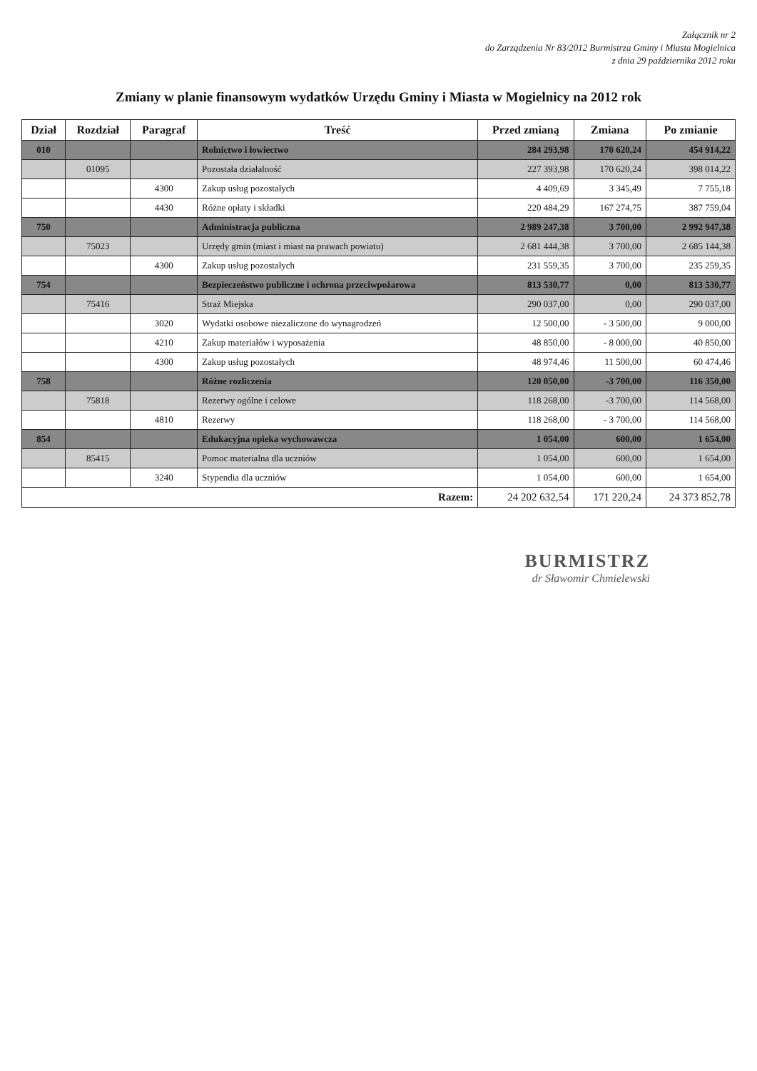Załącznik nr 2
do Zarządzenia Nr 83/2012 Burmistrza Gminy i Miasta Mogielnica
z dnia 29 października 2012 roku
Zmiany w planie finansowym wydatków Urzędu Gminy i Miasta w Mogielnicy na 2012 rok
| Dział | Rozdział | Paragraf | Treść | Przed zmianą | Zmiana | Po zmianie |
| --- | --- | --- | --- | --- | --- | --- |
| 010 | | | Rolnictwo i łowiectwo | 284 293,98 | 170 620,24 | 454 914,22 |
| | 01095 | | Pozostała działalność | 227 393,98 | 170 620,24 | 398 014,22 |
| | | 4300 | Zakup usług pozostałych | 4 409,69 | 3 345,49 | 7 755,18 |
| | | 4430 | Różne opłaty i składki | 220 484,29 | 167 274,75 | 387 759,04 |
| 750 | | | Administracja publiczna | 2 989 247,38 | 3 700,00 | 2 992 947,38 |
| | 75023 | | Urzędy gmin (miast i miast na prawach powiatu) | 2 681 444,38 | 3 700,00 | 2 685 144,38 |
| | | 4300 | Zakup usług pozostałych | 231 559,35 | 3 700,00 | 235 259,35 |
| 754 | | | Bezpieczeństwo publiczne i ochrona przeciwpożarowa | 813 530,77 | 0,00 | 813 530,77 |
| | 75416 | | Straż Miejska | 290 037,00 | 0,00 | 290 037,00 |
| | | 3020 | Wydatki osobowe niezaliczone do wynagrodzeń | 12 500,00 | - 3 500,00 | 9 000,00 |
| | | 4210 | Zakup materiałów i wyposażenia | 48 850,00 | - 8 000,00 | 40 850,00 |
| | | 4300 | Zakup usług pozostałych | 48 974,46 | 11 500,00 | 60 474,46 |
| 758 | | | Różne rozliczenia | 120 050,00 | -3 700,00 | 116 350,00 |
| | 75818 | | Rezerwy ogólne i celowe | 118 268,00 | -3 700,00 | 114 568,00 |
| | | 4810 | Rezerwy | 118 268,00 | - 3 700,00 | 114 568,00 |
| 854 | | | Edukacyjna opieka wychowawcza | 1 054,00 | 600,00 | 1 654,00 |
| | 85415 | | Pomoc materialna dla uczniów | 1 054,00 | 600,00 | 1 654,00 |
| | | 3240 | Stypendia dla uczniów | 1 054,00 | 600,00 | 1 654,00 |
| Razem: | | | | 24 202 632,54 | 171 220,24 | 24 373 852,78 |
BURMISTRZ
dr Sławomir Chmielewski